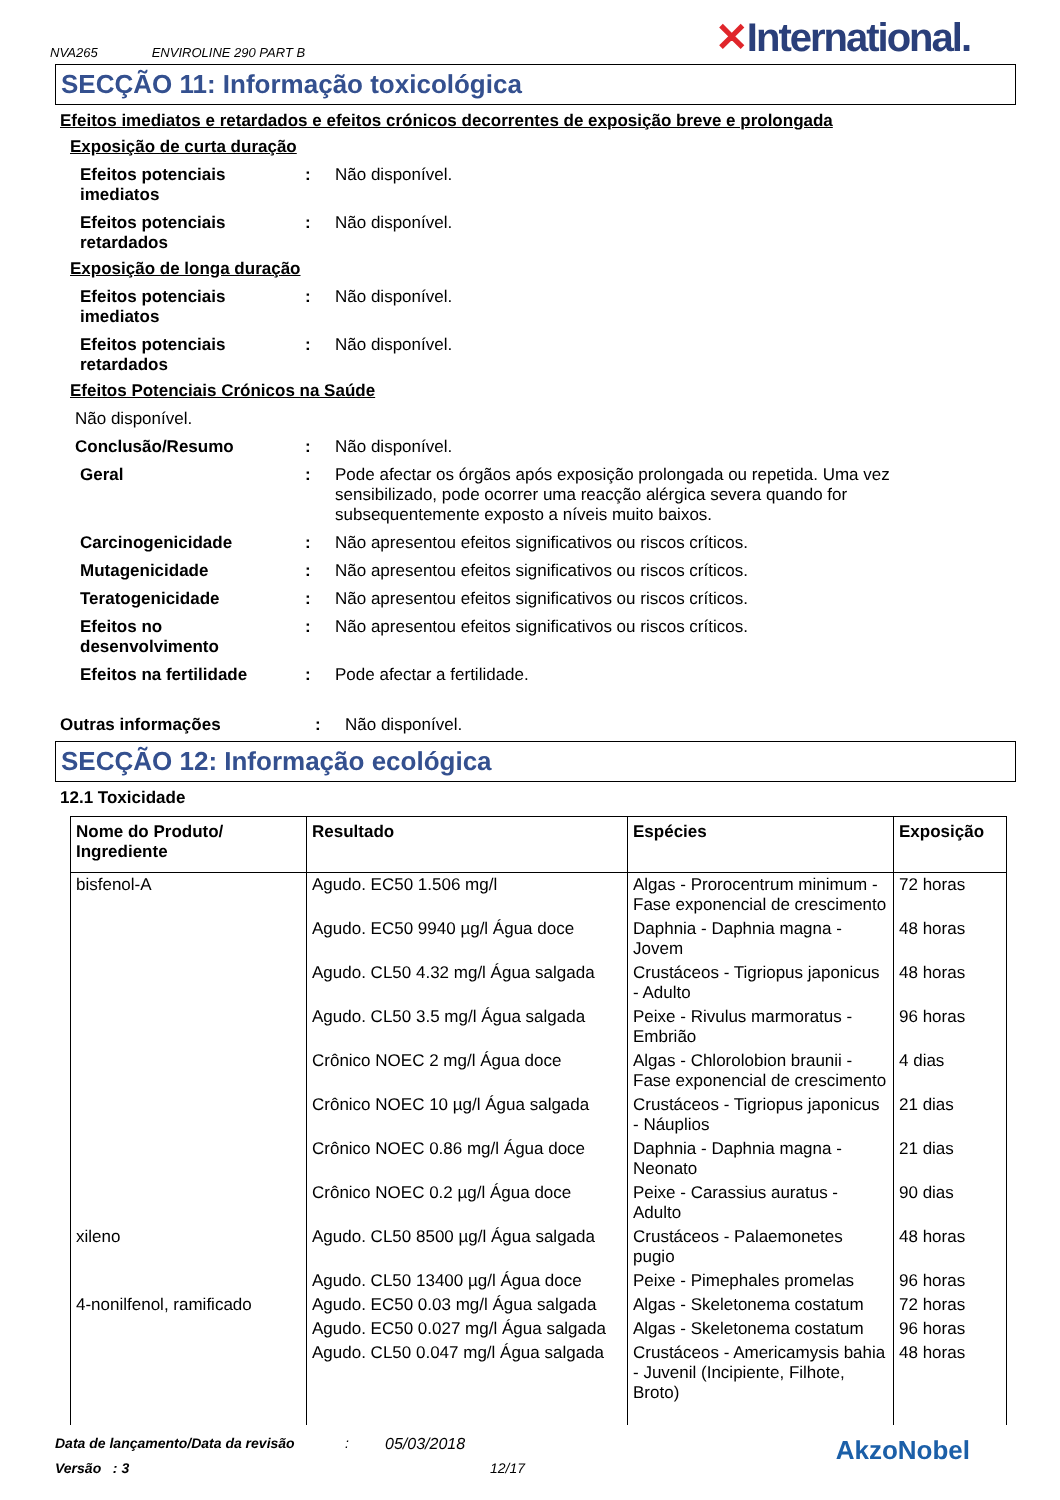NVA265 ENVIROLINE 290 PART B
✕International.
SECÇÃO 11: Informação toxicológica
Efeitos imediatos e retardados e efeitos crónicos decorrentes de exposição breve e prolongada
Exposição de curta duração
Efeitos potenciais imediatos
: Não disponível.
Efeitos potenciais retardados
: Não disponível.
Exposição de longa duração
Efeitos potenciais imediatos
: Não disponível.
Efeitos potenciais retardados
: Não disponível.
Efeitos Potenciais Crónicos na Saúde
Não disponível.
Conclusão/Resumo : Não disponível.
Geral : Pode afectar os órgãos após exposição prolongada ou repetida. Uma vez sensibilizado, pode ocorrer uma reacção alérgica severa quando for subsequentemente exposto a níveis muito baixos.
Carcinogenicidade : Não apresentou efeitos significativos ou riscos críticos.
Mutagenicidade : Não apresentou efeitos significativos ou riscos críticos.
Teratogenicidade : Não apresentou efeitos significativos ou riscos críticos.
Efeitos no desenvolvimento
: Não apresentou efeitos significativos ou riscos críticos.
Efeitos na fertilidade : Pode afectar a fertilidade.
Outras informações : Não disponível.
SECÇÃO 12: Informação ecológica
12.1 Toxicidade
| Nome do Produto/ Ingrediente | Resultado | Espécies | Exposição |
| --- | --- | --- | --- |
| bisfenol-A | Agudo. EC50 1.506 mg/l | Algas - Prorocentrum minimum - Fase exponencial de crescimento | 72 horas |
| | Agudo. EC50 9940 µg/l Água doce | Daphnia - Daphnia magna - Jovem | 48 horas |
| | Agudo. CL50 4.32 mg/l Água salgada | Crustáceos - Tigriopus japonicus - Adulto | 48 horas |
| | Agudo. CL50 3.5 mg/l Água salgada | Peixe - Rivulus marmoratus - Embrião | 96 horas |
| | Crônico NOEC 2 mg/l Água doce | Algas - Chlorolobion braunii - Fase exponencial de crescimento | 4 dias |
| | Crônico NOEC 10 µg/l Água salgada | Crustáceos - Tigriopus japonicus - Náuplios | 21 dias |
| | Crônico NOEC 0.86 mg/l Água doce | Daphnia - Daphnia magna - Neonato | 21 dias |
| | Crônico NOEC 0.2 µg/l Água doce | Peixe - Carassius auratus - Adulto | 90 dias |
| xileno | Agudo. CL50 8500 µg/l Água salgada | Crustáceos - Palaemonetes pugio | 48 horas |
| | Agudo. CL50 13400 µg/l Água doce | Peixe - Pimephales promelas | 96 horas |
| 4-nonilfenol, ramificado | Agudo. EC50 0.03 mg/l Água salgada | Algas - Skeletonema costatum | 72 horas |
| | Agudo. EC50 0.027 mg/l Água salgada | Algas - Skeletonema costatum | 96 horas |
| | Agudo. CL50 0.047 mg/l Água salgada | Crustáceos - Americamysis bahia - Juvenil (Incipiente, Filhote, Broto) | 48 horas |
Data de lançamento/Data da revisão: 05/03/2018 AkzoNobel
Versão : 3 12/17